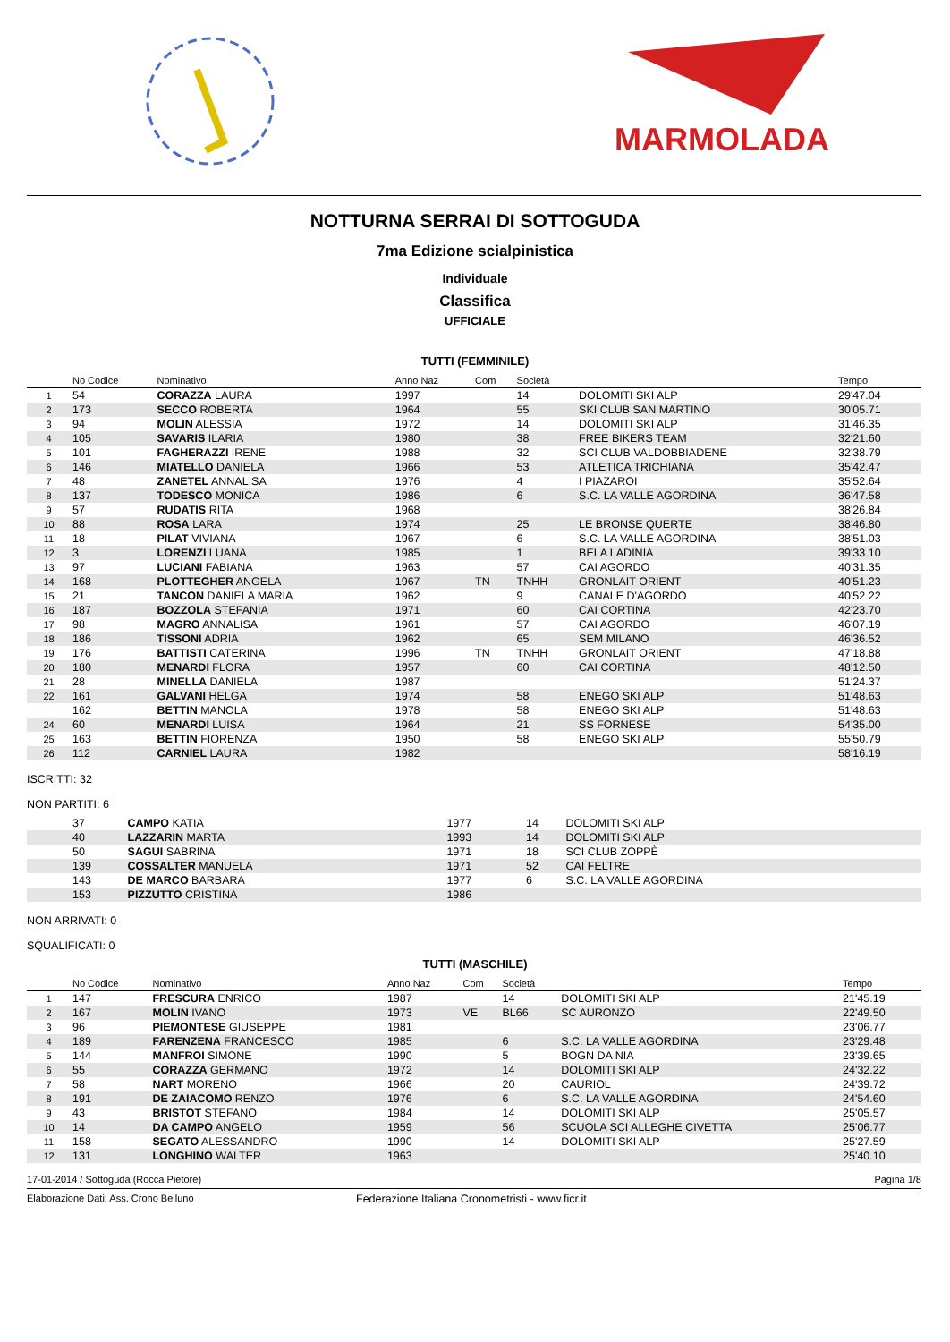MARMOLADA
NOTTURNA SERRAI DI SOTTOGUDA
7ma Edizione scialpinistica
Individuale
Classifica
UFFICIALE
TUTTI (FEMMINILE)
| | No Codice | Nominativo | Anno Naz | Com | Società | | Tempo | |
| --- | --- | --- | --- | --- | --- | --- | --- | --- |
| 1 | 54 | CORAZZA LAURA | 1997 | | 14 | DOLOMITI SKI ALP | 29'47.04 | |
| 2 | 173 | SECCO ROBERTA | 1964 | | 55 | SKI CLUB SAN MARTINO | 30'05.71 | |
| 3 | 94 | MOLIN ALESSIA | 1972 | | 14 | DOLOMITI SKI ALP | 31'46.35 | |
| 4 | 105 | SAVARIS ILARIA | 1980 | | 38 | FREE BIKERS TEAM | 32'21.60 | |
| 5 | 101 | FAGHERAZZI IRENE | 1988 | | 32 | SCI CLUB VALDOBBIADENE | 32'38.79 | |
| 6 | 146 | MIATELLO DANIELA | 1966 | | 53 | ATLETICA TRICHIANA | 35'42.47 | |
| 7 | 48 | ZANETEL ANNALISA | 1976 | | 4 | I PIAZAROI | 35'52.64 | |
| 8 | 137 | TODESCO MONICA | 1986 | | 6 | S.C. LA VALLE AGORDINA | 36'47.58 | |
| 9 | 57 | RUDATIS RITA | 1968 | | | | 38'26.84 | |
| 10 | 88 | ROSA LARA | 1974 | | 25 | LE BRONSE QUERTE | 38'46.80 | |
| 11 | 18 | PILAT VIVIANA | 1967 | | 6 | S.C. LA VALLE AGORDINA | 38'51.03 | |
| 12 | 3 | LORENZI LUANA | 1985 | | 1 | BELA LADINIA | 39'33.10 | |
| 13 | 97 | LUCIANI FABIANA | 1963 | | 57 | CAI AGORDO | 40'31.35 | |
| 14 | 168 | PLOTTEGHER ANGELA | 1967 | TN | TNHH | GRONLAIT ORIENT | 40'51.23 | |
| 15 | 21 | TANCON DANIELA MARIA | 1962 | | 9 | CANALE D'AGORDO | 40'52.22 | |
| 16 | 187 | BOZZOLA STEFANIA | 1971 | | 60 | CAI CORTINA | 42'23.70 | |
| 17 | 98 | MAGRO ANNALISA | 1961 | | 57 | CAI AGORDO | 46'07.19 | |
| 18 | 186 | TISSONI ADRIA | 1962 | | 65 | SEM MILANO | 46'36.52 | |
| 19 | 176 | BATTISTI CATERINA | 1996 | TN | TNHH | GRONLAIT ORIENT | 47'18.88 | |
| 20 | 180 | MENARDI FLORA | 1957 | | 60 | CAI CORTINA | 48'12.50 | |
| 21 | 28 | MINELLA DANIELA | 1987 | | | | 51'24.37 | |
| 22 | 161 | GALVANI HELGA | 1974 | | 58 | ENEGO SKI ALP | 51'48.63 | |
| | 162 | BETTIN MANOLA | 1978 | | 58 | ENEGO SKI ALP | 51'48.63 | |
| 24 | 60 | MENARDI LUISA | 1964 | | 21 | SS FORNESE | 54'35.00 | |
| 25 | 163 | BETTIN FIORENZA | 1950 | | 58 | ENEGO SKI ALP | 55'50.79 | |
| 26 | 112 | CARNIEL LAURA | 1982 | | | | 58'16.19 | |
ISCRITTI: 32
NON PARTITI: 6
| | 37 | CAMPO KATIA | 1977 | | 14 | DOLOMITI SKI ALP | |
| | 40 | LAZZARIN MARTA | 1993 | | 14 | DOLOMITI SKI ALP | |
| | 50 | SAGUI SABRINA | 1971 | | 18 | SCI CLUB ZOPPÈ | |
| | 139 | COSSALTER MANUELA | 1971 | | 52 | CAI FELTRE | |
| | 143 | DE MARCO BARBARA | 1977 | | 6 | S.C. LA VALLE AGORDINA | |
| | 153 | PIZZUTTO CRISTINA | 1986 | | | | |
NON ARRIVATI: 0
SQUALIFICATI: 0
TUTTI (MASCHILE)
| | No Codice | Nominativo | Anno Naz | Com | Società | | Tempo | |
| --- | --- | --- | --- | --- | --- | --- | --- | --- |
| 1 | 147 | FRESCURA ENRICO | 1987 | | 14 | DOLOMITI SKI ALP | 21'45.19 | |
| 2 | 167 | MOLIN IVANO | 1973 | VE | BL66 | SC AURONZO | 22'49.50 | |
| 3 | 96 | PIEMONTESE GIUSEPPE | 1981 | | | | 23'06.77 | |
| 4 | 189 | FARENZENA FRANCESCO | 1985 | | 6 | S.C. LA VALLE AGORDINA | 23'29.48 | |
| 5 | 144 | MANFROI SIMONE | 1990 | | 5 | BOGN DA NIA | 23'39.65 | |
| 6 | 55 | CORAZZA GERMANO | 1972 | | 14 | DOLOMITI SKI ALP | 24'32.22 | |
| 7 | 58 | NART MORENO | 1966 | | 20 | CAURIOL | 24'39.72 | |
| 8 | 191 | DE ZAIACOMO RENZO | 1976 | | 6 | S.C. LA VALLE AGORDINA | 24'54.60 | |
| 9 | 43 | BRISTOT STEFANO | 1984 | | 14 | DOLOMITI SKI ALP | 25'05.57 | |
| 10 | 14 | DA CAMPO ANGELO | 1959 | | 56 | SCUOLA SCI ALLEGHE CIVETTA | 25'06.77 | |
| 11 | 158 | SEGATO ALESSANDRO | 1990 | | 14 | DOLOMITI SKI ALP | 25'27.59 | |
| 12 | 131 | LONGHINO WALTER | 1963 | | | | 25'40.10 | |
17-01-2014 / Sottoguda (Rocca Pietore) Pagina 1/8
Elaborazione Dati: Ass. Crono Belluno Federazione Italiana Cronometristi - www.ficr.it